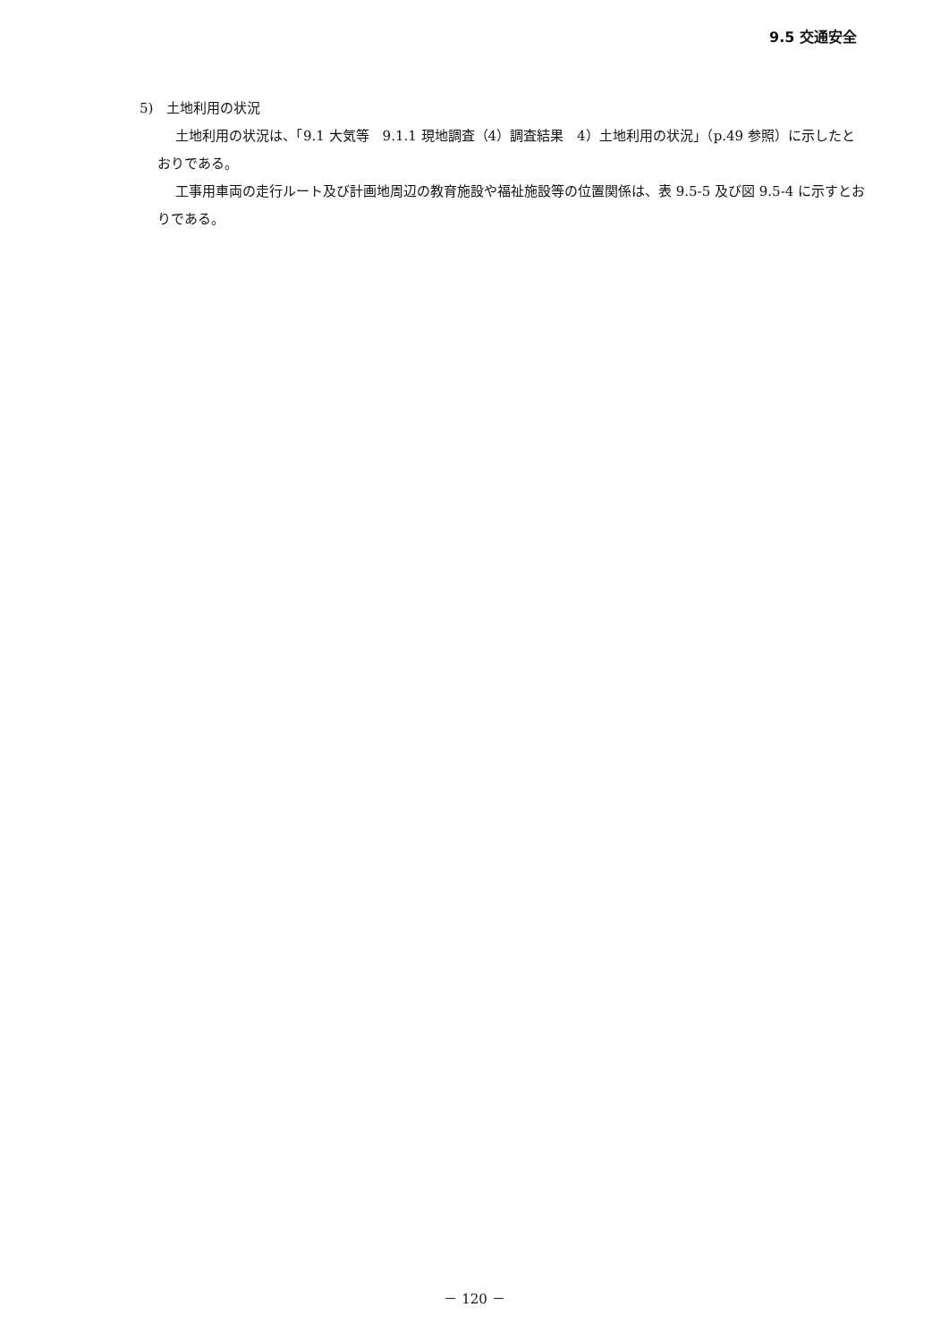9.5 交通安全
5)　土地利用の状況
土地利用の状況は、「9.1 大気等　9.1.1 現地調査（4）調査結果　4）土地利用の状況」（p.49 参照）に示したとおりである。
工事用車両の走行ルート及び計画地周辺の教育施設や福祉施設等の位置関係は、表 9.5-5 及び図 9.5-4 に示すとおりである。
－ 120 －